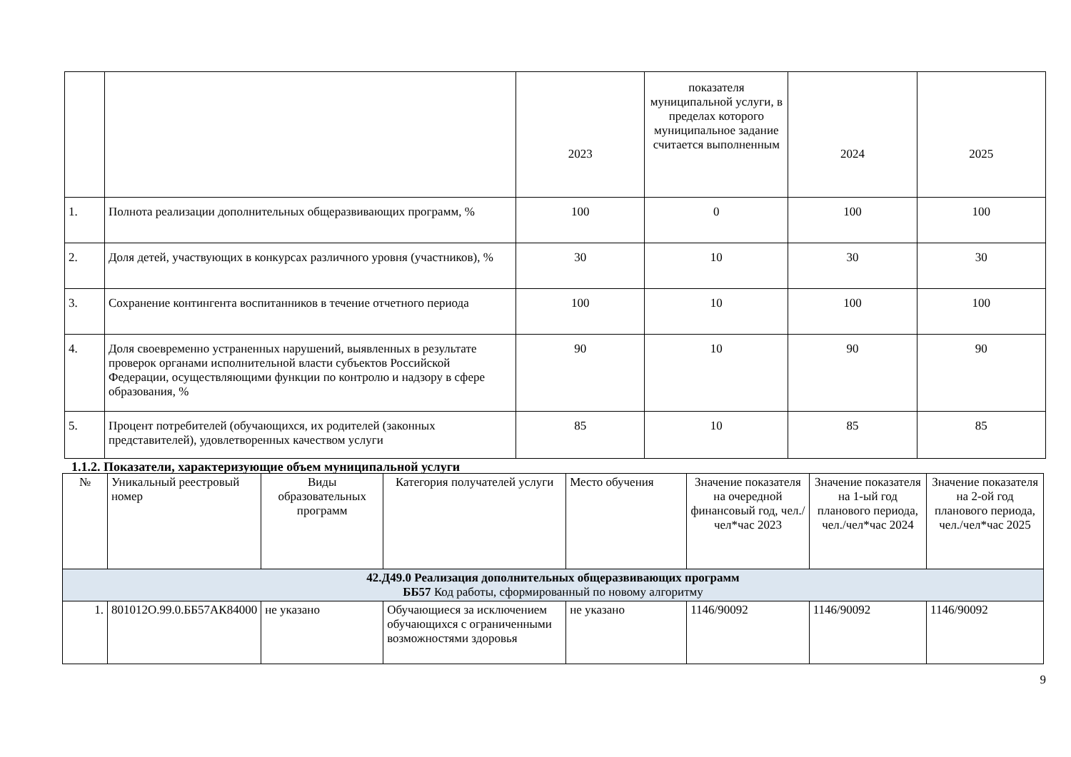| | | 2023 | показателя муниципальной услуги, в пределах которого муниципальное задание считается выполненным | 2024 | 2025 |
| 1. | Полнота реализации дополнительных общеразвивающих программ, % | 100 | 0 | 100 | 100 |
| 2. | Доля детей, участвующих в конкурсах различного уровня (участников), % | 30 | 10 | 30 | 30 |
| 3. | Сохранение контингента воспитанников в течение отчетного периода | 100 | 10 | 100 | 100 |
| 4. | Доля своевременно устраненных нарушений, выявленных в результате проверок органами исполнительной власти субъектов Российской Федерации, осуществляющими функции по контролю и надзору в сфере образования, % | 90 | 10 | 90 | 90 |
| 5. | Процент потребителей (обучающихся, их родителей (законных представителей), удовлетворенных качеством услуги | 85 | 10 | 85 | 85 |
1.1.2. Показатели, характеризующие объем муниципальной услуги
| № | Уникальный реестровый номер | Виды образовательных программ | Категория получателей услуги | Место обучения | Значение показателя на очередной финансовый год, чел./чел*час 2023 | Значение показателя на 1-ый год планового периода, чел./чел*час 2024 | Значение показателя на 2-ой год планового периода, чел./чел*час 2025 |
| --- | --- | --- | --- | --- | --- | --- | --- |
| 42.Д49.0 Реализация дополнительных общеразвивающих программ ББ57 Код работы, сформированный по новому алгоритму | | | | | | | |
| 1. | 801012О.99.0.ББ57АК84000 | не указано | Обучающиеся за исключением обучающихся с ограниченными возможностями здоровья | не указано | 1146/90092 | 1146/90092 | 1146/90092 |
9